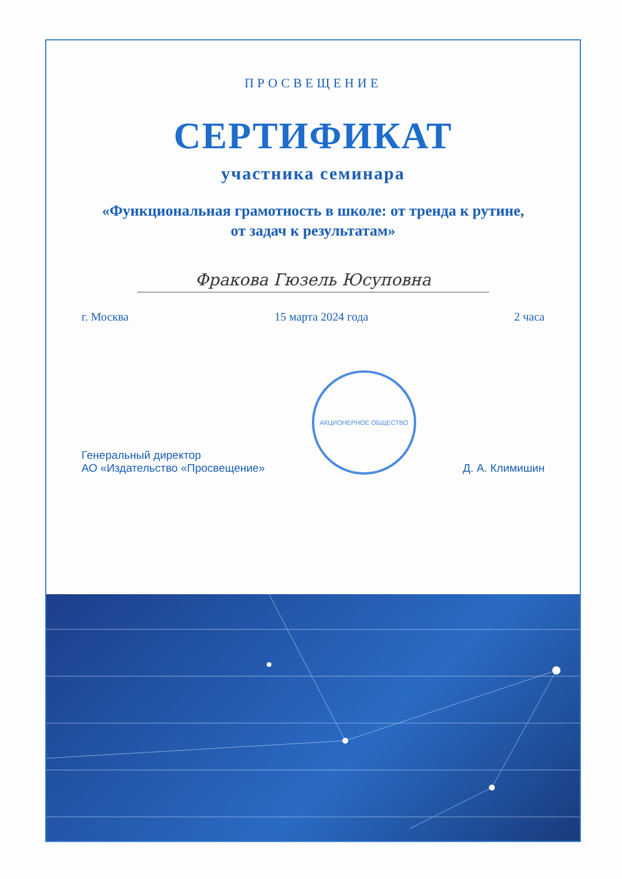ПРОСВЕЩЕНИЕ
СЕРТИФИКАТ
участника семинара
«Функциональная грамотность в школе: от тренда к рутине,
от задач к результатам»
Фракова Гюзель Юсуповна
г. Москва 15 марта 2024 года 2 часа
Генеральный директор
АО «Издательство «Просвещение»
АКЦИОНЕРНОЕ ОБЩЕСТВО
Д. А. Климишин